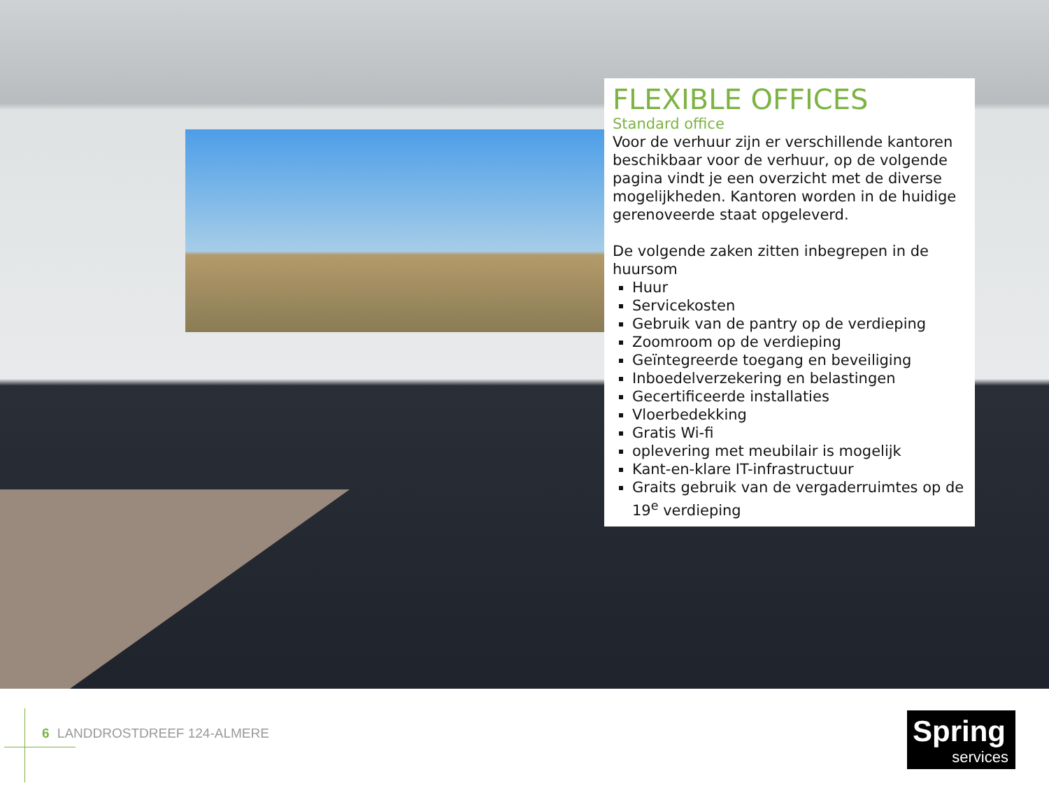FLEXIBLE OFFICES
Standard office
Voor de verhuur zijn er verschillende kantoren beschikbaar voor de verhuur, op de volgende pagina vindt je een overzicht met de diverse mogelijkheden. Kantoren worden in de huidige gerenoveerde staat opgeleverd.
De volgende zaken zitten inbegrepen in de huursom
Huur
Servicekosten
Gebruik van de pantry op de verdieping
Zoomroom op de verdieping
Geïntegreerde toegang en beveiliging
Inboedelverzekering en belastingen
Gecertificeerde installaties
Vloerbedekking
Gratis Wi-fi
oplevering met meubilair is mogelijk
Kant-en-klare IT-infrastructuur
Graits gebruik van de vergaderruimtes op de 19<sup>e</sup> verdieping
6 LANDDROSTDREEF 124-ALMERE
Spring
services